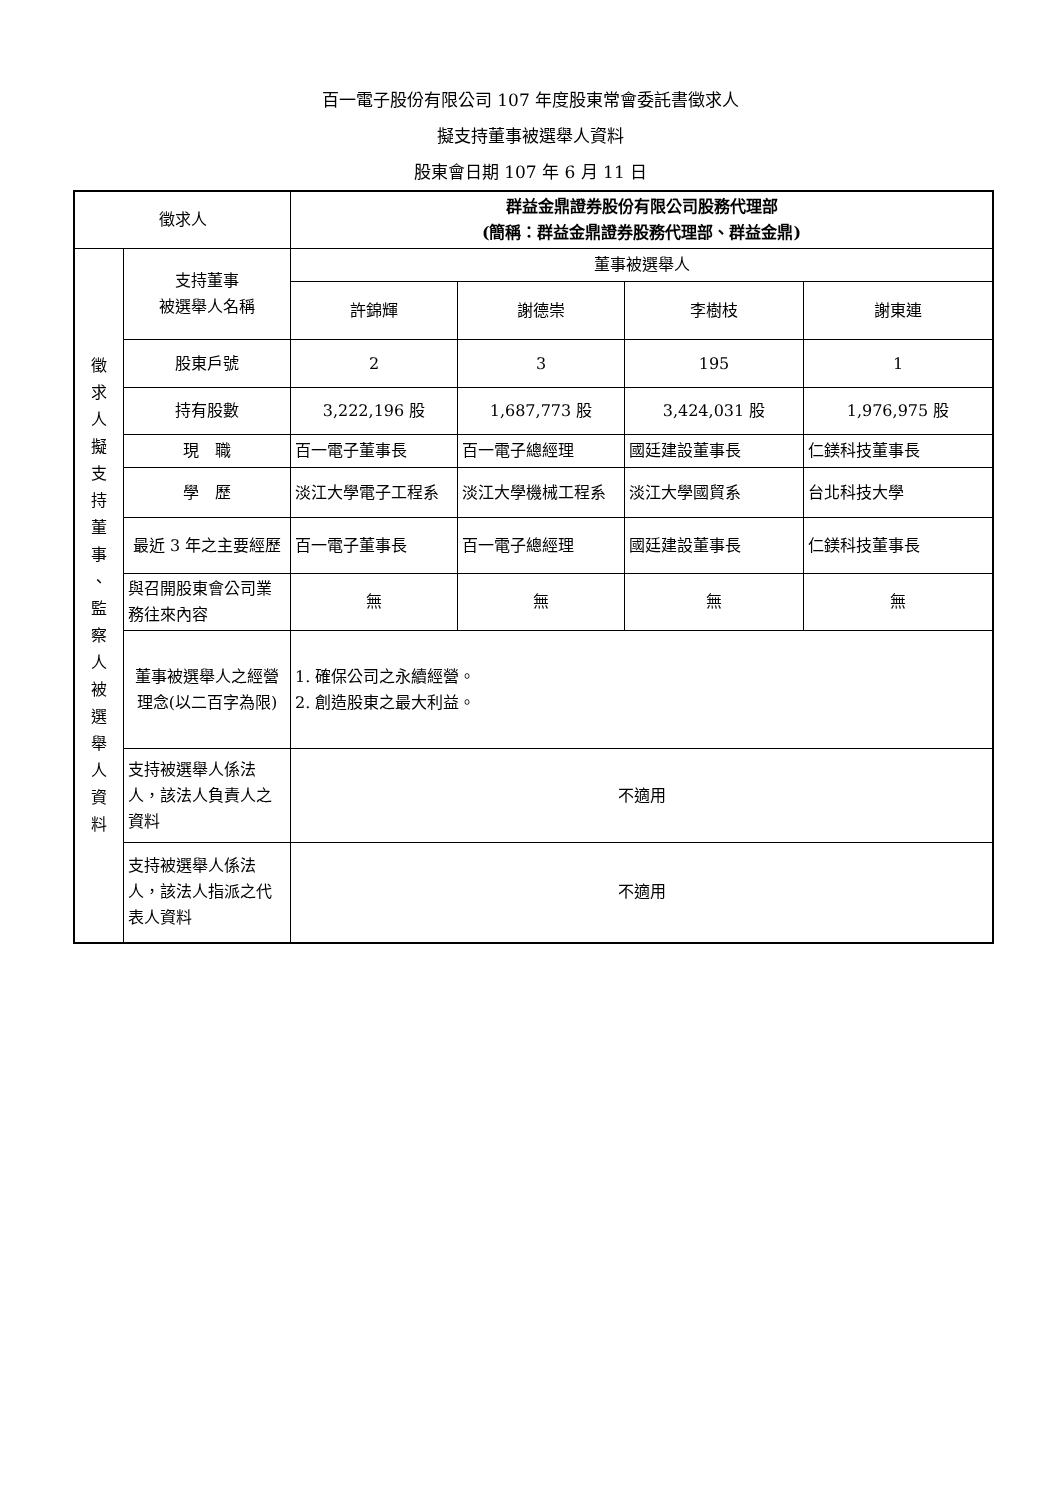百一電子股份有限公司 107 年度股東常會委託書徵求人
擬支持董事被選舉人資料
股東會日期 107 年 6 月 11 日
| 徵求人 | | 群益金鼎證券股份有限公司股務代理部 (簡稱：群益金鼎證券股務代理部、群益金鼎) | | | |
| 徵 求 人 擬 支 持 董 事 、 監 察 人 被 選 舉 人 資 料 | 支持董事 被選舉人名稱 | 董事被選舉人 | | | |
| | | 許錦輝 | 謝德崇 | 李樹枝 | 謝東連 |
| | 股東戶號 | 2 | 3 | 195 | 1 |
| | 持有股數 | 3,222,196 股 | 1,687,773 股 | 3,424,031 股 | 1,976,975 股 |
| | 現 職 | 百一電子董事長 | 百一電子總經理 | 國廷建設董事長 | 仁鎂科技董事長 |
| | 學 歷 | 淡江大學電子工程系 | 淡江大學機械工程系 | 淡江大學國貿系 | 台北科技大學 |
| | 最近 3 年之主要經歷 | 百一電子董事長 | 百一電子總經理 | 國廷建設董事長 | 仁鎂科技董事長 |
| | 與召開股東會公司業務往來內容 | 無 | 無 | 無 | 無 |
| | 董事被選舉人之經營理念(以二百字為限) | 1. 確保公司之永續經營。 2. 創造股東之最大利益。 | | | |
| | 支持被選舉人係法人，該法人負責人之資料 | 不適用 | | | |
| | 支持被選舉人係法人，該法人指派之代表人資料 | 不適用 | | | |